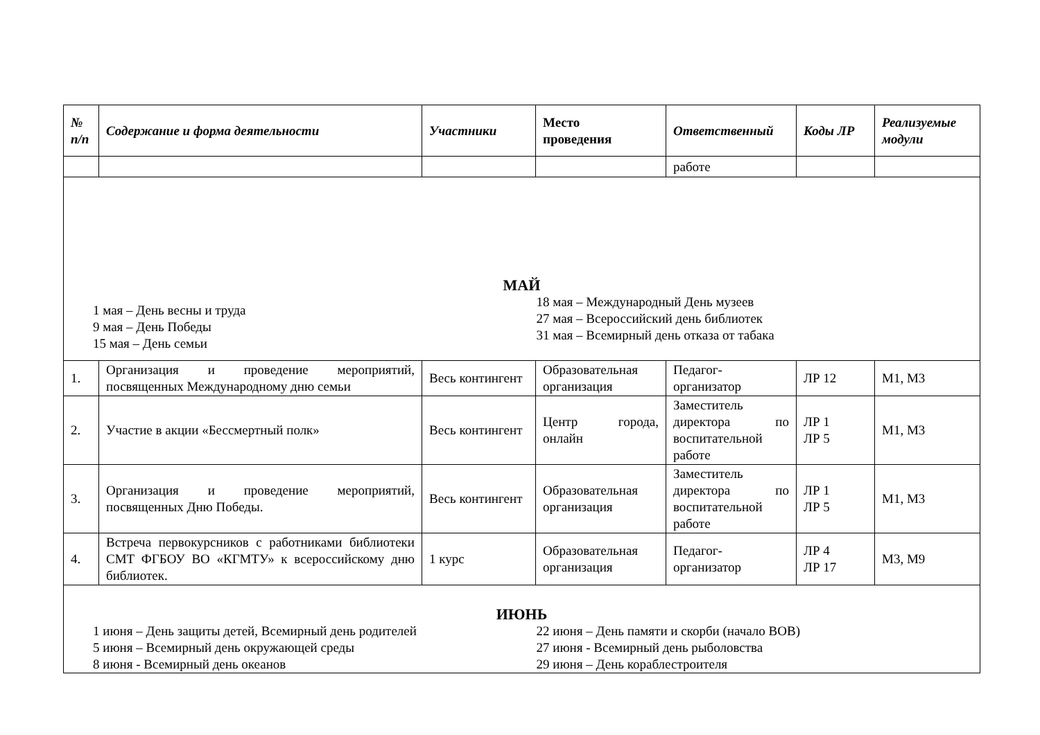| № п/п | Содержание и форма деятельности | Участники | Место проведения | Ответственный | Коды ЛР | Реализуемые модули |
| --- | --- | --- | --- | --- | --- | --- |
| | | | | работе | | |
| МАЙ 1 мая – День весны и труда 9 мая – День Победы 15 мая – День семьи 18 мая – Международный День музеев 27 мая – Всероссийский день библиотек 31 мая – Всемирный день отказа от табака | | | | | | |
| 1. | Организация и проведение мероприятий, посвященных Международному дню семьи | Весь контингент | Образовательная организация | Педагог-организатор | ЛР 12 | М1, М3 |
| 2. | Участие в акции «Бессмертный полк» | Весь контингент | Центр города, онлайн | Заместитель директора по воспитательной работе | ЛР 1 ЛР 5 | М1, М3 |
| 3. | Организация и проведение мероприятий, посвященных Дню Победы. | Весь контингент | Образовательная организация | Заместитель директора по воспитательной работе | ЛР 1 ЛР 5 | М1, М3 |
| 4. | Встреча первокурсников с работниками библиотеки СМТ ФГБОУ ВО «КГМТУ» к всероссийскому дню библиотек. | 1 курс | Образовательная организация | Педагог-организатор | ЛР 4 ЛР 17 | М3, М9 |
| ИЮНЬ 1 июня – День защиты детей, Всемирный день родителей 5 июня – Всемирный день окружающей среды 8 июня - Всемирный день океанов 22 июня – День памяти и скорби (начало ВОВ) 27 июня - Всемирный день рыболовства 29 июня – День кораблестроителя | | | | | | |